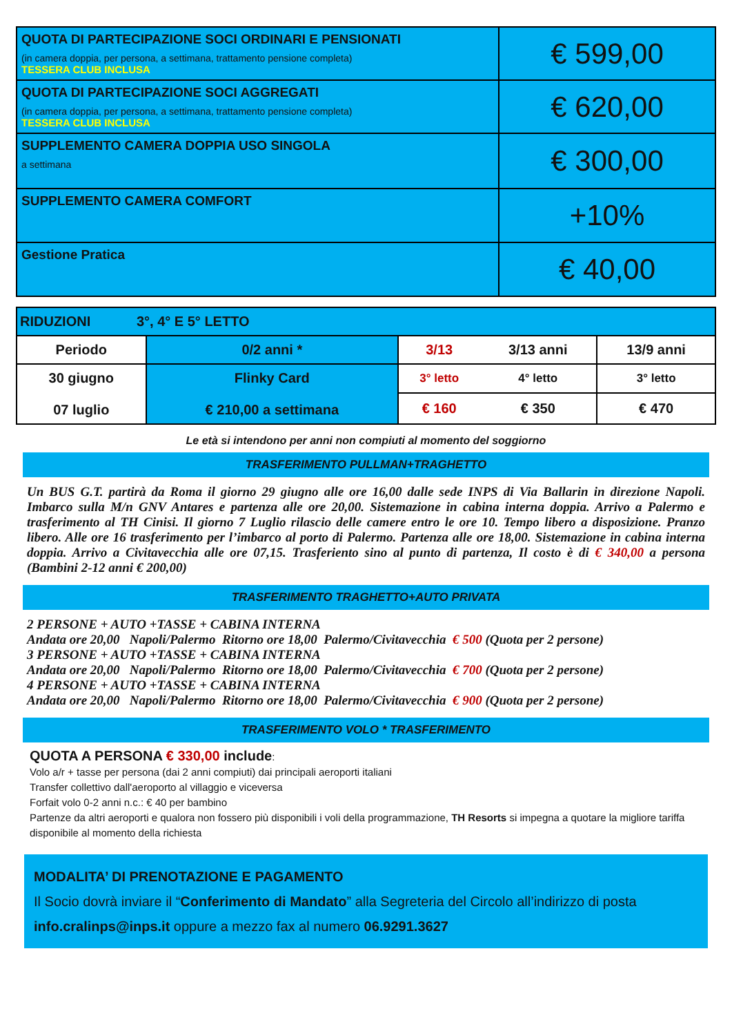| QUOTA DI PARTECIPAZIONE SOCI ORDINARI E PENSIONATI (in camera doppia, per persona, a settimana, trattamento pensione completa) TESSERA CLUB INCLUSA | € 599,00 |
| QUOTA DI PARTECIPAZIONE SOCI AGGREGATI (in camera doppia, per persona, a settimana, trattamento pensione completa) TESSERA CLUB INCLUSA | € 620,00 |
| SUPPLEMENTO CAMERA DOPPIA USO SINGOLA a settimana | € 300,00 |
| SUPPLEMENTO CAMERA COMFORT | +10% |
| Gestione Pratica | € 40,00 |
| RIDUZIONI 3°, 4° E 5° LETTO | | | | |
| Periodo | 0/2 anni * | 3/13 | 3/13 anni | 13/9 anni |
| 30 giugno 07 luglio | Flinky Card € 210,00 a settimana | 3° letto | 4° letto | 3° letto |
| | | € 160 | € 350 | € 470 |
Le età si intendono per anni non compiuti al momento del soggiorno
TRASFERIMENTO PULLMAN+TRAGHETTO
Un BUS G.T. partirà da Roma il giorno 29 giugno alle ore 16,00 dalle sede INPS di Via Ballarin in direzione Napoli. Imbarco sulla M/n GNV Antares e partenza alle ore 20,00. Sistemazione in cabina interna doppia. Arrivo a Palermo e trasferimento al TH Cinisi. Il giorno 7 Luglio rilascio delle camere entro le ore 10. Tempo libero a disposizione. Pranzo libero. Alle ore 16 trasferimento per l’imbarco al porto di Palermo. Partenza alle ore 18,00. Sistemazione in cabina interna doppia. Arrivo a Civitavecchia alle ore 07,15. Trasferiento sino al punto di partenza, Il costo è di € 340,00 a persona (Bambini 2-12 anni € 200,00)
TRASFERIMENTO TRAGHETTO+AUTO PRIVATA
2 PERSONE + AUTO +TASSE + CABINA INTERNA
Andata ore 20,00 Napoli/Palermo Ritorno ore 18,00 Palermo/Civitavecchia € 500 (Quota per 2 persone)
3 PERSONE + AUTO +TASSE + CABINA INTERNA
Andata ore 20,00 Napoli/Palermo Ritorno ore 18,00 Palermo/Civitavecchia € 700 (Quota per 2 persone)
4 PERSONE + AUTO +TASSE + CABINA INTERNA
Andata ore 20,00 Napoli/Palermo Ritorno ore 18,00 Palermo/Civitavecchia € 900 (Quota per 2 persone)
TRASFERIMENTO VOLO * TRASFERIMENTO
QUOTA A PERSONA € 330,00 include:
Volo a/r + tasse per persona (dai 2 anni compiuti) dai principali aeroporti italiani
Transfer collettivo dall'aeroporto al villaggio e viceversa
Forfait volo 0-2 anni n.c.: € 40 per bambino
Partenze da altri aeroporti e qualora non fossero più disponibili i voli della programmazione, TH Resorts si impegna a quotare la migliore tariffa disponibile al momento della richiesta
MODALITA’ DI PRENOTAZIONE E PAGAMENTO
Il Socio dovrà inviare il “Conferimento di Mandato” alla Segreteria del Circolo all’indirizzo di posta info.cralinps@inps.it oppure a mezzo fax al numero 06.9291.3627